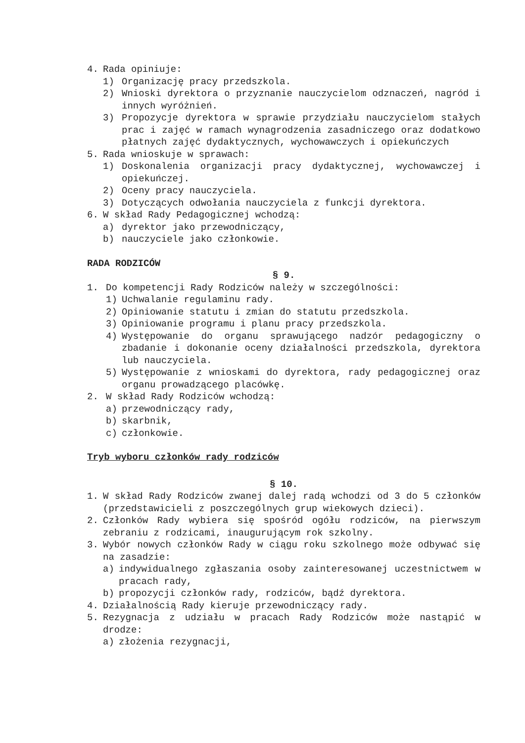4. Rada opiniuje:
1) Organizację pracy przedszkola.
2) Wnioski dyrektora o przyznanie nauczycielom odznaczeń, nagród i innych wyróżnień.
3) Propozycje dyrektora w sprawie przydziału nauczycielom stałych prac i zajęć w ramach wynagrodzenia zasadniczego oraz dodatkowo płatnych zajęć dydaktycznych, wychowawczych i opiekuńczych
5. Rada wnioskuje w sprawach:
1) Doskonalenia organizacji pracy dydaktycznej, wychowawczej i opiekuńczej.
2) Oceny pracy nauczyciela.
3) Dotyczących odwołania nauczyciela z funkcji dyrektora.
6. W skład Rady Pedagogicznej wchodzą:
a) dyrektor jako przewodniczący,
b) nauczyciele jako członkowie.
RADA RODZICÓW
§ 9.
1. Do kompetencji Rady Rodziców należy w szczególności:
1) Uchwalanie regulaminu rady.
2) Opiniowanie statutu i zmian do statutu przedszkola.
3) Opiniowanie programu i planu pracy przedszkola.
4) Występowanie do organu sprawującego nadzór pedagogiczny o zbadanie i dokonanie oceny działalności przedszkola, dyrektora lub nauczyciela.
5) Występowanie z wnioskami do dyrektora, rady pedagogicznej oraz organu prowadzącego placówkę.
2. W skład Rady Rodziców wchodzą:
a) przewodniczący rady,
b) skarbnik,
c) członkowie.
Tryb wyboru członków rady rodziców
§ 10.
1. W skład Rady Rodziców zwanej dalej radą wchodzi od 3 do 5 członków (przedstawicieli z poszczególnych grup wiekowych dzieci).
2. Członków Rady wybiera się spośród ogółu rodziców, na pierwszym zebraniu z rodzicami, inaugurującym rok szkolny.
3. Wybór nowych członków Rady w ciągu roku szkolnego może odbywać się na zasadzie:
a) indywidualnego zgłaszania osoby zainteresowanej uczestnictwem w pracach rady,
b) propozycji członków rady, rodziców, bądź dyrektora.
4. Działalnością Rady kieruje przewodniczący rady.
5. Rezygnacja z udziału w pracach Rady Rodziców może nastąpić w drodze:
a) złożenia rezygnacji,